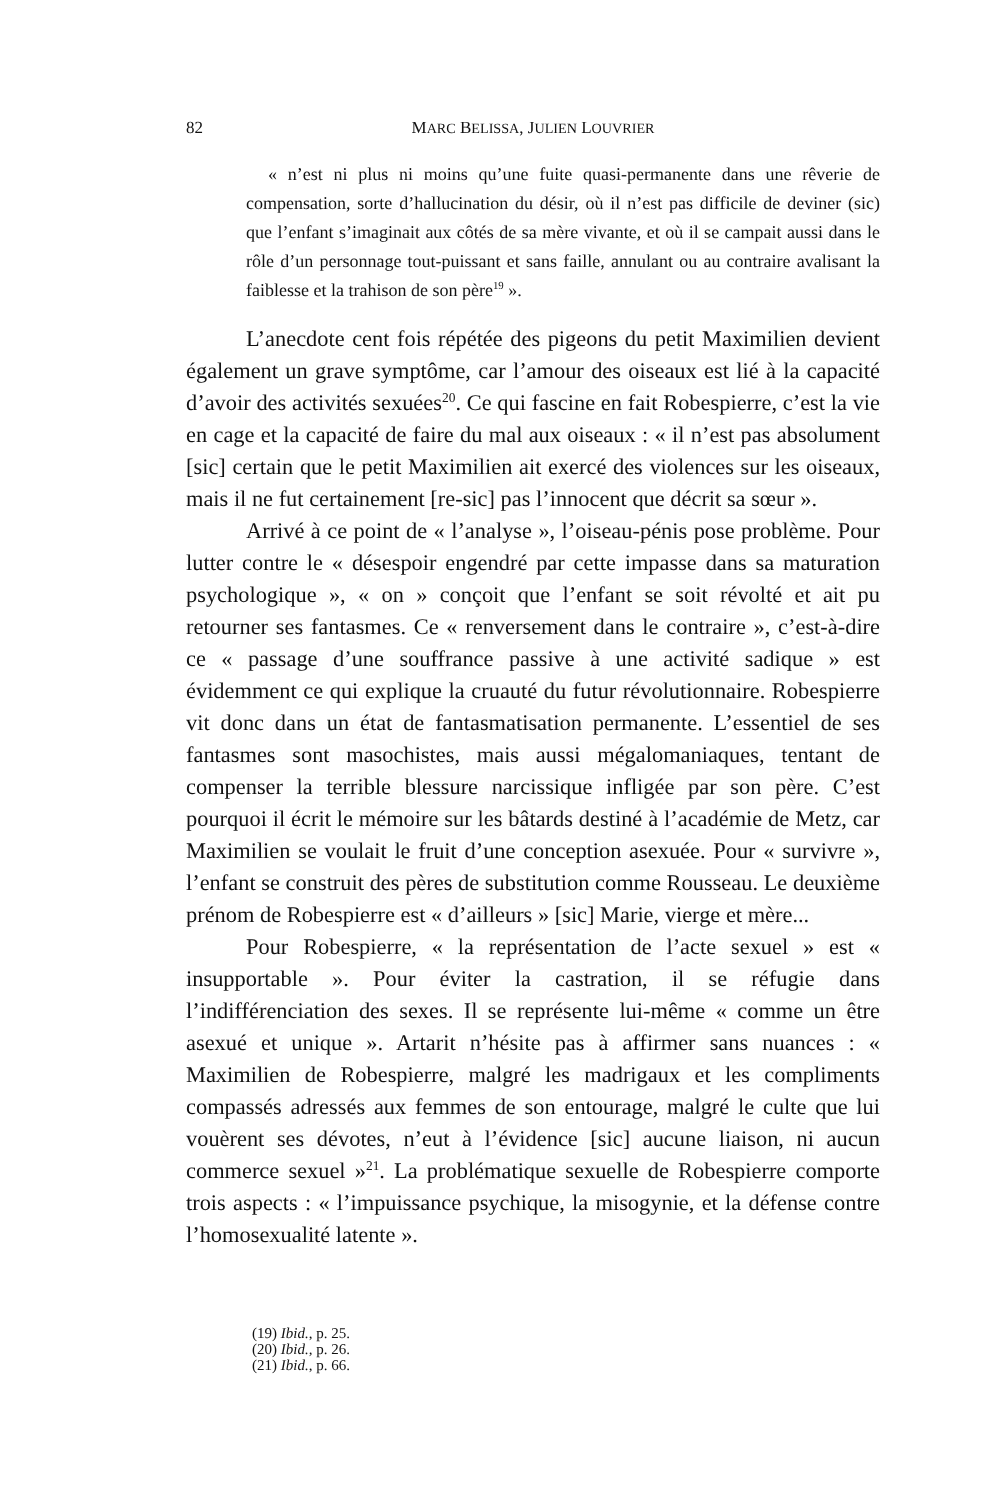82 MARC BELISSA, JULIEN LOUVRIER
« n’est ni plus ni moins qu’une fuite quasi-permanente dans une rêverie de compensation, sorte d’hallucination du désir, où il n’est pas difficile de deviner (sic) que l’enfant s’imaginait aux côtés de sa mère vivante, et où il se campait aussi dans le rôle d’un personnage tout-puissant et sans faille, annulant ou au contraire avalisant la faiblesse et la trahison de son père<sup>19</sup> ».
L’anecdote cent fois répétée des pigeons du petit Maximilien devient également un grave symptôme, car l’amour des oiseaux est lié à la capacité d’avoir des activités sexuées<sup>20</sup>. Ce qui fascine en fait Robespierre, c’est la vie en cage et la capacité de faire du mal aux oiseaux : « il n’est pas absolument [sic] certain que le petit Maximilien ait exercé des violences sur les oiseaux, mais il ne fut certainement [re-sic] pas l’innocent que décrit sa sœur ».
Arrivé à ce point de « l’analyse », l’oiseau-pénis pose problème. Pour lutter contre le « désespoir engendré par cette impasse dans sa maturation psychologique », « on » conçoit que l’enfant se soit révolté et ait pu retourner ses fantasmes. Ce « renversement dans le contraire », c’est-à-dire ce « passage d’une souffrance passive à une activité sadique » est évidemment ce qui explique la cruauté du futur révolutionnaire. Robespierre vit donc dans un état de fantasmatisation permanente. L’essentiel de ses fantasmes sont masochistes, mais aussi mégalomaniaques, tentant de compenser la terrible blessure narcissique infligée par son père. C’est pourquoi il écrit le mémoire sur les bâtards destiné à l’académie de Metz, car Maximilien se voulait le fruit d’une conception asexuée. Pour « survivre », l’enfant se construit des pères de substitution comme Rousseau. Le deuxième prénom de Robespierre est « d’ailleurs » [sic] Marie, vierge et mère...
Pour Robespierre, « la représentation de l’acte sexuel » est « insupportable ». Pour éviter la castration, il se réfugie dans l’indifférenciation des sexes. Il se représente lui-même « comme un être asexué et unique ». Artarit n’hésite pas à affirmer sans nuances : « Maximilien de Robespierre, malgré les madrigaux et les compliments compassés adressés aux femmes de son entourage, malgré le culte que lui vouèrent ses dévotes, n’eut à l’évidence [sic] aucune liaison, ni aucun commerce sexuel »<sup>21</sup>. La problématique sexuelle de Robespierre comporte trois aspects : « l’impuissance psychique, la misogynie, et la défense contre l’homosexualité latente ».
(19) Ibid., p. 25.
(20) Ibid., p. 26.
(21) Ibid., p. 66.